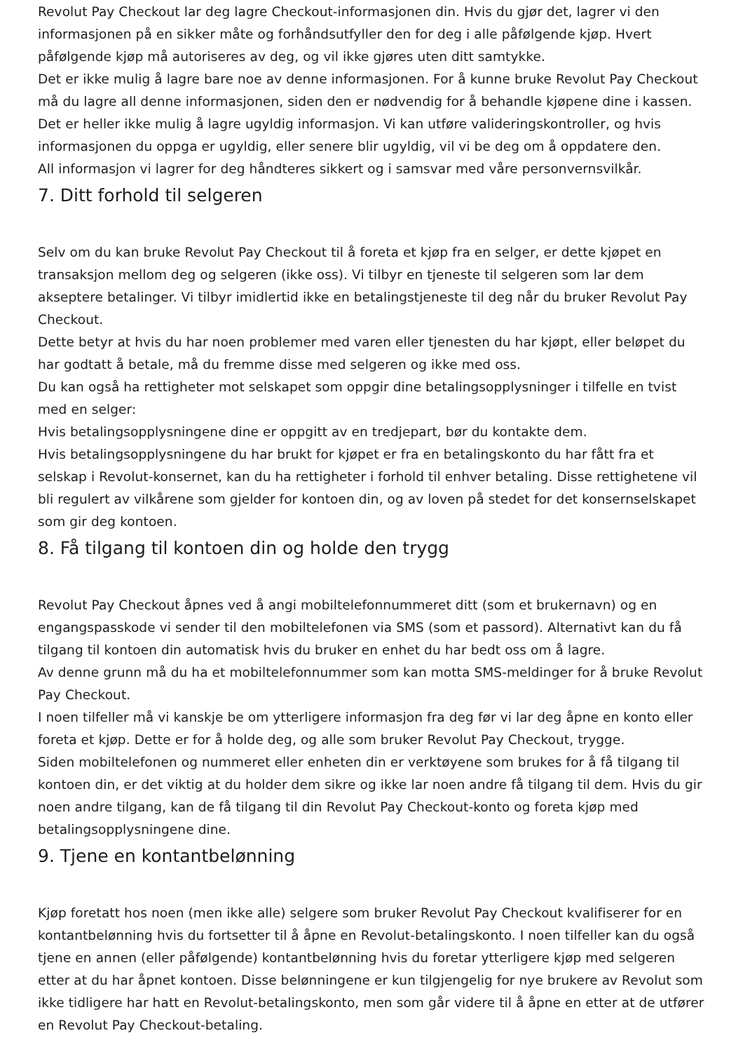Revolut Pay Checkout lar deg lagre Checkout-informasjonen din. Hvis du gjør det, lagrer vi den informasjonen på en sikker måte og forhåndsutfyller den for deg i alle påfølgende kjøp. Hvert påfølgende kjøp må autoriseres av deg, og vil ikke gjøres uten ditt samtykke.
Det er ikke mulig å lagre bare noe av denne informasjonen. For å kunne bruke Revolut Pay Checkout må du lagre all denne informasjonen, siden den er nødvendig for å behandle kjøpene dine i kassen.
Det er heller ikke mulig å lagre ugyldig informasjon. Vi kan utføre valideringskontroller, og hvis informasjonen du oppga er ugyldig, eller senere blir ugyldig, vil vi be deg om å oppdatere den.
All informasjon vi lagrer for deg håndteres sikkert og i samsvar med våre personvernsvilkår.
7. Ditt forhold til selgeren
Selv om du kan bruke Revolut Pay Checkout til å foreta et kjøp fra en selger, er dette kjøpet en transaksjon mellom deg og selgeren (ikke oss). Vi tilbyr en tjeneste til selgeren som lar dem akseptere betalinger. Vi tilbyr imidlertid ikke en betalingstjeneste til deg når du bruker Revolut Pay Checkout.
Dette betyr at hvis du har noen problemer med varen eller tjenesten du har kjøpt, eller beløpet du har godtatt å betale, må du fremme disse med selgeren og ikke med oss.
Du kan også ha rettigheter mot selskapet som oppgir dine betalingsopplysninger i tilfelle en tvist med en selger:
Hvis betalingsopplysningene dine er oppgitt av en tredjepart, bør du kontakte dem.
Hvis betalingsopplysningene du har brukt for kjøpet er fra en betalingskonto du har fått fra et selskap i Revolut-konsernet, kan du ha rettigheter i forhold til enhver betaling. Disse rettighetene vil bli regulert av vilkårene som gjelder for kontoen din, og av loven på stedet for det konsernselskapet som gir deg kontoen.
8. Få tilgang til kontoen din og holde den trygg
Revolut Pay Checkout åpnes ved å angi mobiltelefonnummeret ditt (som et brukernavn) og en engangspasskode vi sender til den mobiltelefonen via SMS (som et passord). Alternativt kan du få tilgang til kontoen din automatisk hvis du bruker en enhet du har bedt oss om å lagre.
Av denne grunn må du ha et mobiltelefonnummer som kan motta SMS-meldinger for å bruke Revolut Pay Checkout.
I noen tilfeller må vi kanskje be om ytterligere informasjon fra deg før vi lar deg åpne en konto eller foreta et kjøp. Dette er for å holde deg, og alle som bruker Revolut Pay Checkout, trygge.
Siden mobiltelefonen og nummeret eller enheten din er verktøyene som brukes for å få tilgang til kontoen din, er det viktig at du holder dem sikre og ikke lar noen andre få tilgang til dem. Hvis du gir noen andre tilgang, kan de få tilgang til din Revolut Pay Checkout-konto og foreta kjøp med betalingsopplysningene dine.
9. Tjene en kontantbelønning
Kjøp foretatt hos noen (men ikke alle) selgere som bruker Revolut Pay Checkout kvalifiserer for en kontantbelønning hvis du fortsetter til å åpne en Revolut-betalingskonto. I noen tilfeller kan du også tjene en annen (eller påfølgende) kontantbelønning hvis du foretar ytterligere kjøp med selgeren etter at du har åpnet kontoen. Disse belønningene er kun tilgjengelig for nye brukere av Revolut som ikke tidligere har hatt en Revolut-betalingskonto, men som går videre til å åpne en etter at de utfører en Revolut Pay Checkout-betaling.